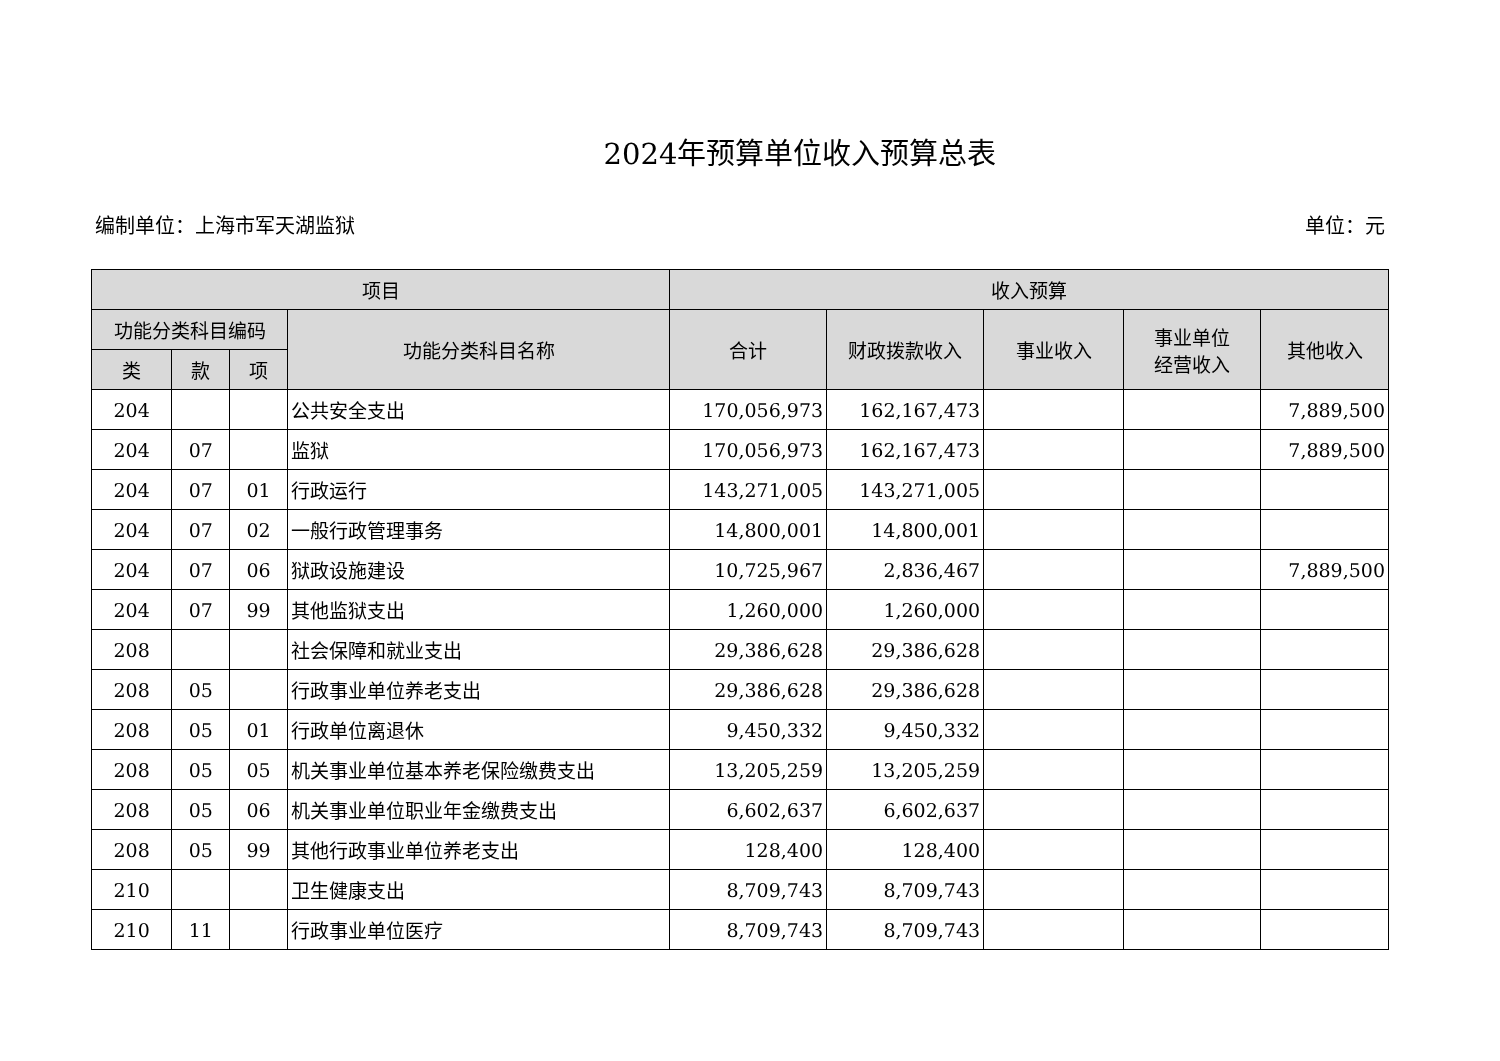2024年预算单位收入预算总表
编制单位：上海市军天湖监狱 单位：元
| 项目 | | | | 收入预算 | | | | |
| --- | --- | --- | --- | --- | --- | --- | --- | --- |
| 功能分类科目编码 | | | 功能分类科目名称 | 合计 | 财政拨款收入 | 事业收入 | 事业单位 经营收入 | 其他收入 |
| 类 | 款 | 项 | | | | | | |
| 204 | | | 公共安全支出 | 170,056,973 | 162,167,473 | | | 7,889,500 |
| 204 | 07 | | 监狱 | 170,056,973 | 162,167,473 | | | 7,889,500 |
| 204 | 07 | 01 | 行政运行 | 143,271,005 | 143,271,005 | | | |
| 204 | 07 | 02 | 一般行政管理事务 | 14,800,001 | 14,800,001 | | | |
| 204 | 07 | 06 | 狱政设施建设 | 10,725,967 | 2,836,467 | | | 7,889,500 |
| 204 | 07 | 99 | 其他监狱支出 | 1,260,000 | 1,260,000 | | | |
| 208 | | | 社会保障和就业支出 | 29,386,628 | 29,386,628 | | | |
| 208 | 05 | | 行政事业单位养老支出 | 29,386,628 | 29,386,628 | | | |
| 208 | 05 | 01 | 行政单位离退休 | 9,450,332 | 9,450,332 | | | |
| 208 | 05 | 05 | 机关事业单位基本养老保险缴费支出 | 13,205,259 | 13,205,259 | | | |
| 208 | 05 | 06 | 机关事业单位职业年金缴费支出 | 6,602,637 | 6,602,637 | | | |
| 208 | 05 | 99 | 其他行政事业单位养老支出 | 128,400 | 128,400 | | | |
| 210 | | | 卫生健康支出 | 8,709,743 | 8,709,743 | | | |
| 210 | 11 | | 行政事业单位医疗 | 8,709,743 | 8,709,743 | | | |